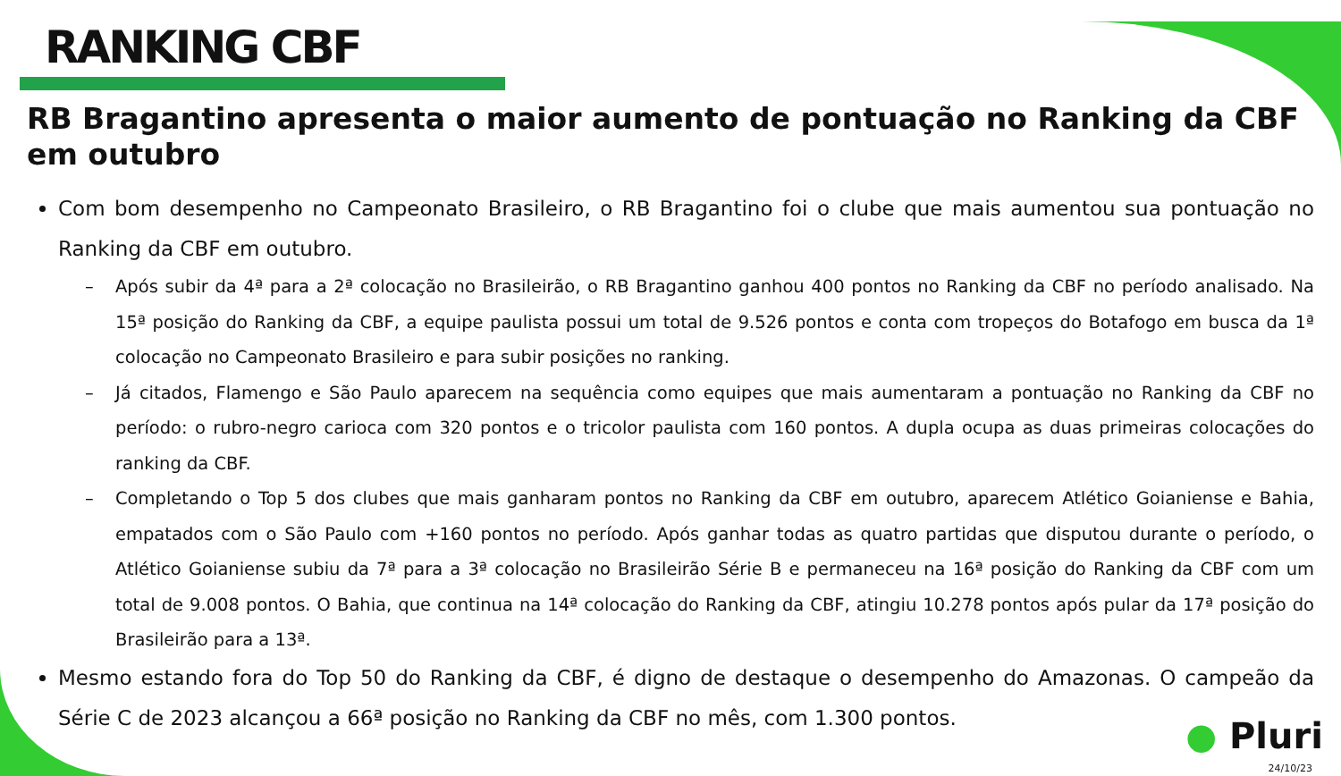RANKING CBF
RB Bragantino apresenta o maior aumento de pontuação no Ranking da CBF em outubro
Com bom desempenho no Campeonato Brasileiro, o RB Bragantino foi o clube que mais aumentou sua pontuação no Ranking da CBF em outubro.
– Após subir da 4ª para a 2ª colocação no Brasileirão, o RB Bragantino ganhou 400 pontos no Ranking da CBF no período analisado. Na 15ª posição do Ranking da CBF, a equipe paulista possui um total de 9.526 pontos e conta com tropeços do Botafogo em busca da 1ª colocação no Campeonato Brasileiro e para subir posições no ranking.
– Já citados, Flamengo e São Paulo aparecem na sequência como equipes que mais aumentaram a pontuação no Ranking da CBF no período: o rubro-negro carioca com 320 pontos e o tricolor paulista com 160 pontos. A dupla ocupa as duas primeiras colocações do ranking da CBF.
– Completando o Top 5 dos clubes que mais ganharam pontos no Ranking da CBF em outubro, aparecem Atlético Goianiense e Bahia, empatados com o São Paulo com +160 pontos no período. Após ganhar todas as quatro partidas que disputou durante o período, o Atlético Goianiense subiu da 7ª para a 3ª colocação no Brasileirão Série B e permaneceu na 16ª posição do Ranking da CBF com um total de 9.008 pontos. O Bahia, que continua na 14ª colocação do Ranking da CBF, atingiu 10.278 pontos após pular da 17ª posição do Brasileirão para a 13ª.
Mesmo estando fora do Top 50 do Ranking da CBF, é digno de destaque o desempenho do Amazonas. O campeão da Série C de 2023 alcançou a 66ª posição no Ranking da CBF no mês, com 1.300 pontos.
● Pluri
24/10/23